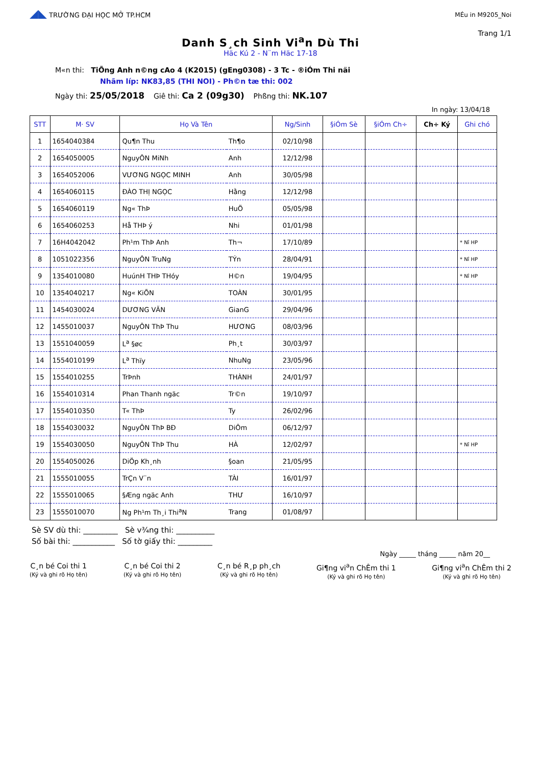◢◣ TRƯỜNG ĐẠI HỌC MỞ TP.HCM
MÉu in M9205_Noi
Trang 1/1
Danh S¸ch Sinh Vi<sup>a</sup>n Dù Thi
Häc Kú 2 - N¨m Häc 17-18
M«n thi: TiÕng Anh n©ng cAo 4 (K2015) (gEng0308) - 3 Tc - ®iÓm Thi näi
Nhãm líp: NK83,85 (THI NOI) - Ph©n tæ thi: 002
Ngày thi: 25/05/2018 Giê thi: Ca 2 (09g30) Phßng thi: NK.107
In ngày: 13/04/18
| STT | M· SV | Họ Và Tên | | Ng/Sinh | §iÓm Sè | §iÓm Ch÷ | Ch÷ Ký | Ghi chó |
| --- | --- | --- | --- | --- | --- | --- | --- | --- |
| 1 | 1654040384 | Qu¶n Thu | Th¶o | 02/10/98 | | | | |
| 2 | 1654050005 | NguyÔN MiNh | Anh | 12/12/98 | | | | |
| 3 | 1654052006 | VƯƠNG NGỌC MINH | Anh | 30/05/98 | | | | |
| 4 | 1654060115 | ĐÀO THỊ NGỌC | Hằng | 12/12/98 | | | | |
| 5 | 1654060119 | Ng« ThÞ | HuÖ | 05/05/98 | | | | |
| 6 | 1654060253 | Hå THÞ ý | Nhi | 01/01/98 | | | | |
| 7 | 16H4042042 | Ph¹m ThÞ Anh | Th¬ | 17/10/89 | | | | * Nî HP |
| 8 | 1051022356 | NguyÔN TruNg | TÝn | 28/04/91 | | | | * Nî HP |
| 9 | 1354010080 | HuúnH THÞ THóy | H©n | 19/04/95 | | | | * Nî HP |
| 10 | 1354040217 | Ng« KiÕN | TOÀN | 30/01/95 | | | | |
| 11 | 1454030024 | DƯƠNG VĂN | GianG | 29/04/96 | | | | |
| 12 | 1455010037 | NguyÔN ThÞ Thu | HƯƠNG | 08/03/96 | | | | |
| 13 | 1551040059 | L<sup>a</sup> §øc | Ph¸t | 30/03/97 | | | | |
| 14 | 1554010199 | L<sup>a</sup> Thïy | NhuNg | 23/05/96 | | | | |
| 15 | 1554010255 | TrÞnh | THÀNH | 24/01/97 | | | | |
| 16 | 1554010314 | Phan Thanh ngäc | Tr©n | 19/10/97 | | | | |
| 17 | 1554010350 | T« ThÞ | Ty | 26/02/96 | | | | |
| 18 | 1554030032 | NguyÔN ThÞ BĐ | DiÔm | 06/12/97 | | | | |
| 19 | 1554030050 | NguyÔN ThÞ Thu | HÀ | 12/02/97 | | | | * Nî HP |
| 20 | 1554050026 | DiÖp Kh¸nh | §oan | 21/05/95 | | | | |
| 21 | 1555010055 | TrÇn V¨n | TÀI | 16/01/97 | | | | |
| 22 | 1555010065 | §Æng ngäc Anh | THƯ | 16/10/97 | | | | |
| 23 | 1555010070 | Ng Ph¹m Th¸i Thi<sup>a</sup>N | Trang | 01/08/97 | | | | |
Sè SV dù thi: _________ Sè v¾ng thi: __________
Số bài thi: ___________ Số tờ giấy thi: _________
Ngày _____ tháng _____ năm 20__
C¸n bé Coi thi 1
(Ký và ghi rõ Họ tên)
C¸n bé Coi thi 2
(Ký và ghi rõ Họ tên)
C¸n bé R¸p ph¸ch
(Ký và ghi rõ Họ tên)
Gi¶ng vi<sup>a</sup>n ChÊm thi 1
(Ký và ghi rõ Họ tên)
Gi¶ng vi<sup>a</sup>n ChÊm thi 2
(Ký và ghi rõ Họ tên)